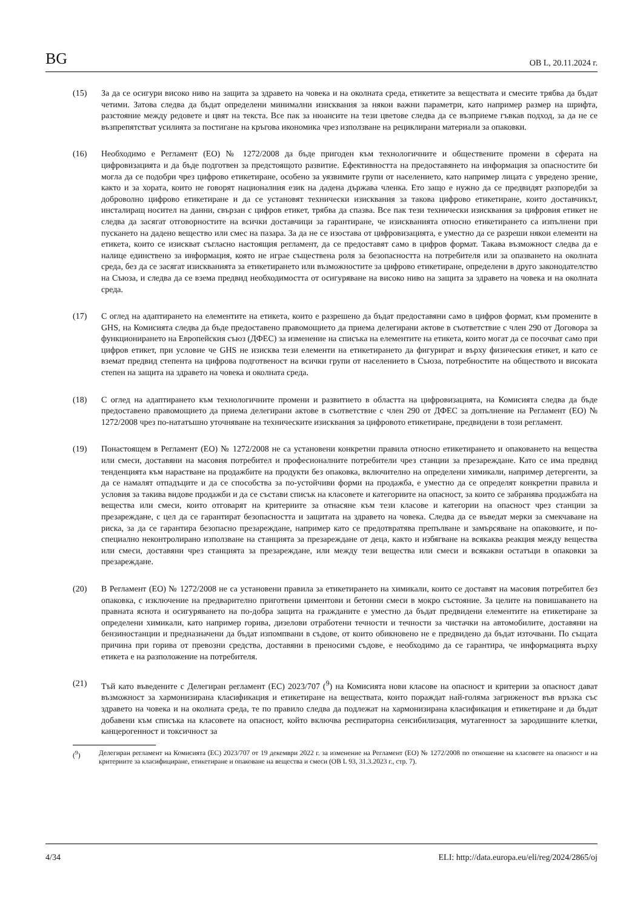BG OB L, 20.11.2024 г.
(15) За да се осигури високо ниво на защита за здравето на човека и на околната среда, етикетите за веществата и смесите трябва да бъдат четими. Затова следва да бъдат определени минимални изисквания за някои важни параметри, като например размер на шрифта, разстояние между редовете и цвят на текста. Все пак за нюансите на тези цветове следва да се възприеме гъвкав подход, за да не се възпрепятстват усилията за постигане на кръгова икономика чрез използване на рециклирани материали за опаковки.
(16) Необходимо е Регламент (ЕО) № 1272/2008 да бъде пригоден към технологичните и обществените промени в сферата на цифровизацията и да бъде подготвен за предстоящото развитие. Ефективността на предоставянето на информация за опасностите би могла да се подобри чрез цифрово етикетиране, особено за уязвимите групи от населението, като например лицата с увредено зрение, както и за хората, които не говорят националния език на дадена държава членка. Ето защо е нужно да се предвидят разпоредби за доброволно цифрово етикетиране и да се установят технически изисквания за такова цифрово етикетиране, които доставчикът, инсталиращ носител на данни, свързан с цифров етикет, трябва да спазва. Все пак тези технически изисквания за цифровия етикет не следва да засягат отговорностите на всички доставчици за гарантиране, че изискванията относно етикетирането са изпълнени при пускането на дадено вещество или смес на пазара. За да не се изостава от цифровизацията, е уместно да се разреши някои елементи на етикета, които се изискват съгласно настоящия регламент, да се предоставят само в цифров формат. Такава възможност следва да е налице единствено за информация, която не играе съществена роля за безопасността на потребителя или за опазването на околната среда, без да се засягат изискванията за етикетирането или възможностите за цифрово етикетиране, определени в друго законодателство на Съюза, и следва да се взема предвид необходимостта от осигуряване на високо ниво на защита за здравето на човека и на околната среда.
(17) С оглед на адаптирането на елементите на етикета, които е разрешено да бъдат предоставяни само в цифров формат, към промените в GHS, на Комисията следва да бъде предоставено правомощието да приема делегирани актове в съответствие с член 290 от Договора за функционирането на Европейския съюз (ДФЕС) за изменение на списъка на елементите на етикета, които могат да се посочват само при цифров етикет, при условие че GHS не изисква тези елементи на етикетирането да фигурират и върху физическия етикет, и като се вземат предвид степента на цифрова подготвеност на всички групи от населението в Съюза, потребностите на обществото и високата степен на защита на здравето на човека и околната среда.
(18) С оглед на адаптирането към технологичните промени и развитието в областта на цифровизацията, на Комисията следва да бъде предоставено правомощието да приема делегирани актове в съответствие с член 290 от ДФЕС за допълнение на Регламент (ЕО) № 1272/2008 чрез по-нататъшно уточняване на техническите изисквания за цифровото етикетиране, предвидени в този регламент.
(19) Понастоящем в Регламент (ЕО) № 1272/2008 не са установени конкретни правила относно етикетирането и опаковането на вещества или смеси, доставяни на масовия потребител и професионалните потребители чрез станции за презареждане. Като се има предвид тенденцията към нарастване на продажбите на продукти без опаковка, включително на определени химикали, например детергенти, за да се намалят отпадъците и да се способства за по-устойчиви форми на продажба, е уместно да се определят конкретни правила и условия за такива видове продажби и да се състави списък на класовете и категориите на опасност, за които се забранява продажбата на вещества или смеси, които отговарят на критериите за отнасяне към тези класове и категории на опасност чрез станции за презареждане, с цел да се гарантират безопасността и защитата на здравето на човека. Следва да се въведат мерки за смекчаване на риска, за да се гарантира безопасно презареждане, например като се предотвратява препълване и замърсяване на опаковките, и по-специално неконтролирано използване на станцията за презареждане от деца, както и избягване на всякаква реакция между вещества или смеси, доставяни чрез станцията за презареждане, или между тези вещества или смеси и всякакви остатъци в опаковки за презареждане.
(20) В Регламент (ЕО) № 1272/2008 не са установени правила за етикетирането на химикали, които се доставят на масовия потребител без опаковка, с изключение на предварително приготвени циментови и бетонни смеси в мокро състояние. За целите на повишаването на правната яснота и осигуряването на по-добра защита на гражданите е уместно да бъдат предвидени елементите на етикетиране за определени химикали, като например горива, дизелови отработени течности и течности за чистачки на автомобилите, доставяни на бензиностанции и предназначени да бъдат изпомпвани в съдове, от които обикновено не е предвидено да бъдат източвани. По същата причина при горива от превозни средства, доставяни в преносими съдове, е необходимо да се гарантира, че информацията върху етикета е на разположение на потребителя.
(21) Тъй като въведените с Делегиран регламент (ЕС) 2023/707 (<sup>9</sup>) на Комисията нови класове на опасност и критерии за опасност дават възможност за хармонизирана класификация и етикетиране на веществата, които пораждат най-голяма загриженост във връзка със здравето на човека и на околната среда, те по правило следва да подлежат на хармонизирана класификация и етикетиране и да бъдат добавени към списъка на класовете на опасност, който включва респираторна сенсибилизация, мутагенност за зародишните клетки, канцерогенност и токсичност за
(<sup>9</sup>) Делегиран регламент на Комисията (ЕС) 2023/707 от 19 декември 2022 г. за изменение на Регламент (ЕО) № 1272/2008 по отношение на класовете на опасност и на критериите за класифициране, етикетиране и опаковане на вещества и смеси (ОВ L 93, 31.3.2023 г., стр. 7).
4/34 ELI: http://data.europa.eu/eli/reg/2024/2865/oj